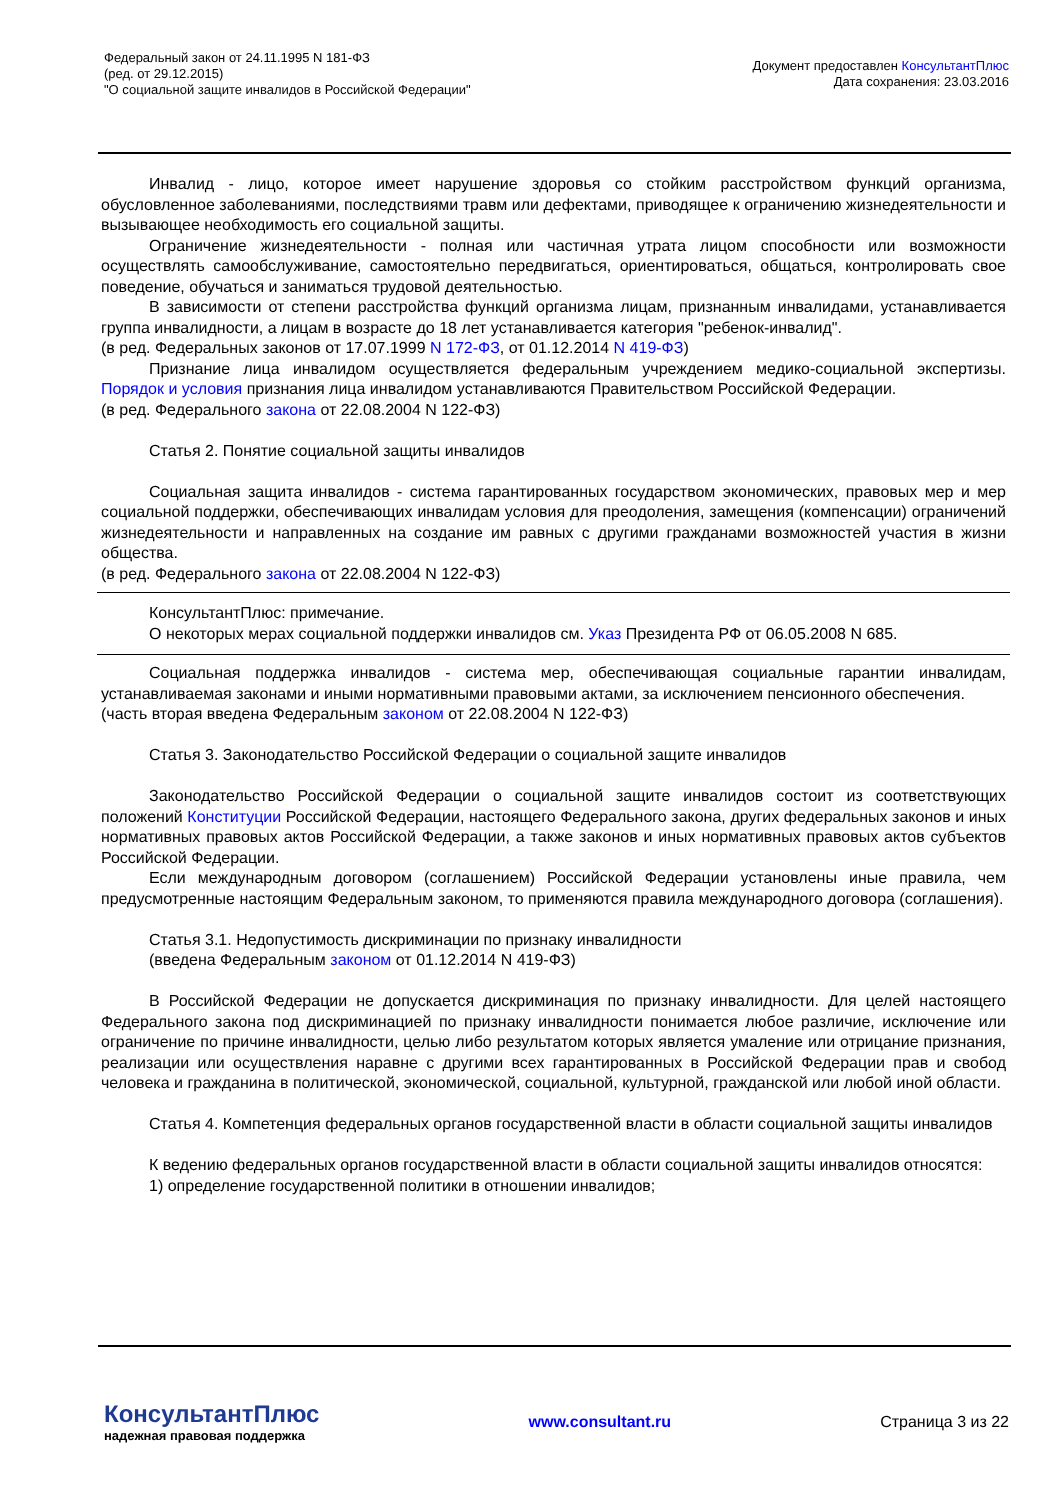Федеральный закон от 24.11.1995 N 181-ФЗ
(ред. от 29.12.2015)
"О социальной защите инвалидов в Российской Федерации"
Документ предоставлен КонсультантПлюс
Дата сохранения: 23.03.2016
Инвалид - лицо, которое имеет нарушение здоровья со стойким расстройством функций организма, обусловленное заболеваниями, последствиями травм или дефектами, приводящее к ограничению жизнедеятельности и вызывающее необходимость его социальной защиты.
Ограничение жизнедеятельности - полная или частичная утрата лицом способности или возможности осуществлять самообслуживание, самостоятельно передвигаться, ориентироваться, общаться, контролировать свое поведение, обучаться и заниматься трудовой деятельностью.
В зависимости от степени расстройства функций организма лицам, признанным инвалидами, устанавливается группа инвалидности, а лицам в возрасте до 18 лет устанавливается категория "ребенок-инвалид".
(в ред. Федеральных законов от 17.07.1999 N 172-ФЗ, от 01.12.2014 N 419-ФЗ)
Признание лица инвалидом осуществляется федеральным учреждением медико-социальной экспертизы. Порядок и условия признания лица инвалидом устанавливаются Правительством Российской Федерации.
(в ред. Федерального закона от 22.08.2004 N 122-ФЗ)
Статья 2. Понятие социальной защиты инвалидов
Социальная защита инвалидов - система гарантированных государством экономических, правовых мер и мер социальной поддержки, обеспечивающих инвалидам условия для преодоления, замещения (компенсации) ограничений жизнедеятельности и направленных на создание им равных с другими гражданами возможностей участия в жизни общества.
(в ред. Федерального закона от 22.08.2004 N 122-ФЗ)
КонсультантПлюс: примечание.
О некоторых мерах социальной поддержки инвалидов см. Указ Президента РФ от 06.05.2008 N 685.
Социальная поддержка инвалидов - система мер, обеспечивающая социальные гарантии инвалидам, устанавливаемая законами и иными нормативными правовыми актами, за исключением пенсионного обеспечения.
(часть вторая введена Федеральным законом от 22.08.2004 N 122-ФЗ)
Статья 3. Законодательство Российской Федерации о социальной защите инвалидов
Законодательство Российской Федерации о социальной защите инвалидов состоит из соответствующих положений Конституции Российской Федерации, настоящего Федерального закона, других федеральных законов и иных нормативных правовых актов Российской Федерации, а также законов и иных нормативных правовых актов субъектов Российской Федерации.
Если международным договором (соглашением) Российской Федерации установлены иные правила, чем предусмотренные настоящим Федеральным законом, то применяются правила международного договора (соглашения).
Статья 3.1. Недопустимость дискриминации по признаку инвалидности
(введена Федеральным законом от 01.12.2014 N 419-ФЗ)
В Российской Федерации не допускается дискриминация по признаку инвалидности. Для целей настоящего Федерального закона под дискриминацией по признаку инвалидности понимается любое различие, исключение или ограничение по причине инвалидности, целью либо результатом которых является умаление или отрицание признания, реализации или осуществления наравне с другими всех гарантированных в Российской Федерации прав и свобод человека и гражданина в политической, экономической, социальной, культурной, гражданской или любой иной области.
Статья 4. Компетенция федеральных органов государственной власти в области социальной защиты инвалидов
К ведению федеральных органов государственной власти в области социальной защиты инвалидов относятся:
1) определение государственной политики в отношении инвалидов;
КонсультантПлюс
надежная правовая поддержка
www.consultant.ru Страница 3 из 22